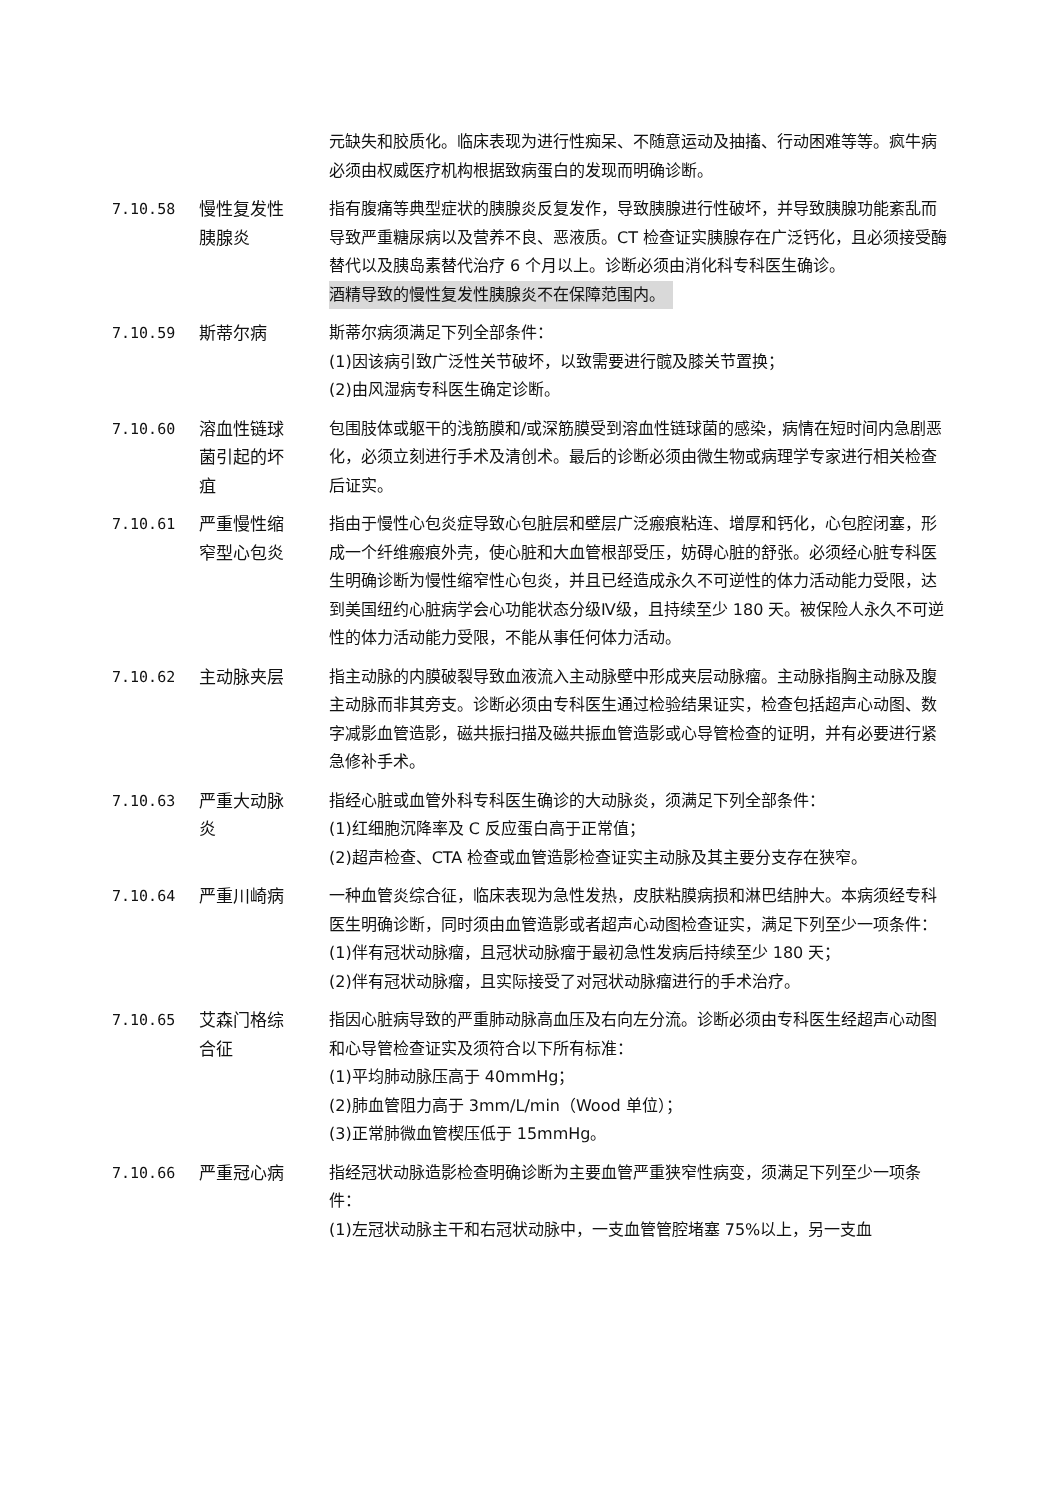元缺失和胶质化。临床表现为进行性痴呆、不随意运动及抽搐、行动困难等等。疯牛病必须由权威医疗机构根据致病蛋白的发现而明确诊断。
7.10.58 慢性复发性
胰腺炎
指有腹痛等典型症状的胰腺炎反复发作，导致胰腺进行性破坏，并导致胰腺功能紊乱而导致严重糖尿病以及营养不良、恶液质。CT 检查证实胰腺存在广泛钙化，且必须接受酶替代以及胰岛素替代治疗 6 个月以上。诊断必须由消化科专科医生确诊。
酒精导致的慢性复发性胰腺炎不在保障范围内。
7.10.59 斯蒂尔病 斯蒂尔病须满足下列全部条件：
(1)因该病引致广泛性关节破坏，以致需要进行髋及膝关节置换；
(2)由风湿病专科医生确定诊断。
7.10.60 溶血性链球
菌引起的坏
疽
包围肢体或躯干的浅筋膜和/或深筋膜受到溶血性链球菌的感染，病情在短时间内急剧恶化，必须立刻进行手术及清创术。最后的诊断必须由微生物或病理学专家进行相关检查后证实。
7.10.61 严重慢性缩
窄型心包炎
指由于慢性心包炎症导致心包脏层和壁层广泛瘢痕粘连、增厚和钙化，心包腔闭塞，形成一个纤维瘢痕外壳，使心脏和大血管根部受压，妨碍心脏的舒张。必须经心脏专科医生明确诊断为慢性缩窄性心包炎，并且已经造成永久不可逆性的体力活动能力受限，达到美国纽约心脏病学会心功能状态分级Ⅳ级，且持续至少 180 天。被保险人永久不可逆性的体力活动能力受限，不能从事任何体力活动。
7.10.62 主动脉夹层 指主动脉的内膜破裂导致血液流入主动脉壁中形成夹层动脉瘤。主动脉指胸主动脉及腹主动脉而非其旁支。诊断必须由专科医生通过检验结果证实，检查包括超声心动图、数字减影血管造影，磁共振扫描及磁共振血管造影或心导管检查的证明，并有必要进行紧急修补手术。
7.10.63 严重大动脉
炎
指经心脏或血管外科专科医生确诊的大动脉炎，须满足下列全部条件：
(1)红细胞沉降率及 C 反应蛋白高于正常值；
(2)超声检查、CTA 检查或血管造影检查证实主动脉及其主要分支存在狭窄。
7.10.64 严重川崎病 一种血管炎综合征，临床表现为急性发热，皮肤粘膜病损和淋巴结肿大。本病须经专科医生明确诊断，同时须由血管造影或者超声心动图检查证实，满足下列至少一项条件：
(1)伴有冠状动脉瘤，且冠状动脉瘤于最初急性发病后持续至少 180 天；
(2)伴有冠状动脉瘤，且实际接受了对冠状动脉瘤进行的手术治疗。
7.10.65 艾森门格综
合征
指因心脏病导致的严重肺动脉高血压及右向左分流。诊断必须由专科医生经超声心动图和心导管检查证实及须符合以下所有标准：
(1)平均肺动脉压高于 40mmHg；
(2)肺血管阻力高于 3mm/L/min（Wood 单位）；
(3)正常肺微血管楔压低于 15mmHg。
7.10.66 严重冠心病 指经冠状动脉造影检查明确诊断为主要血管严重狭窄性病变，须满足下列至少一项条件：
(1)左冠状动脉主干和右冠状动脉中，一支血管管腔堵塞 75%以上，另一支血